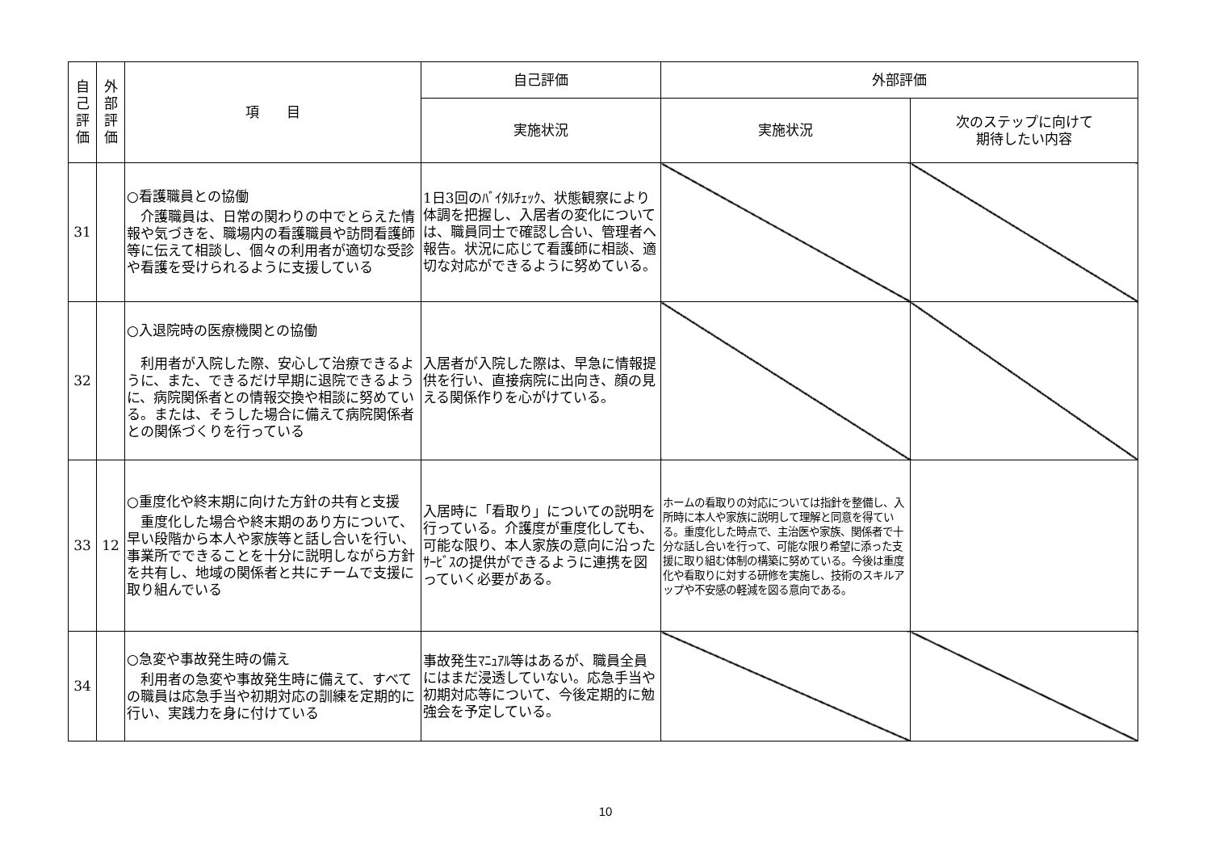| 自 己 評 価 | 外 部 評 価 | 項 目 | 自己評価 | 外部評価 | |
| --- | --- | --- | --- | --- | --- |
| | | | 実施状況 | 実施状況 | 次のステップに向けて 期待したい内容 |
| 31 | | ○看護職員との協働 介護職員は、日常の関わりの中でとらえた情報や気づきを、職場内の看護職員や訪問看護師等に伝えて相談し、個々の利用者が適切な受診や看護を受けられるように支援している | 1日3回のﾊﾞｲﾀﾙﾁｪｯｸ、状態観察により体調を把握し、入居者の変化については、職員同士で確認し合い、管理者へ報告。状況に応じて看護師に相談、適切な対応ができるように努めている。 | | |
| 32 | | ○入退院時の医療機関との協働 利用者が入院した際、安心して治療できるように、また、できるだけ早期に退院できるように、病院関係者との情報交換や相談に努めている。または、そうした場合に備えて病院関係者との関係づくりを行っている | 入居者が入院した際は、早急に情報提供を行い、直接病院に出向き、顔の見える関係作りを心がけている。 | | |
| 33 | 12 | ○重度化や終末期に向けた方針の共有と支援 重度化した場合や終末期のあり方について、早い段階から本人や家族等と話し合いを行い、事業所でできることを十分に説明しながら方針を共有し、地域の関係者と共にチームで支援に取り組んでいる | 入居時に「看取り」についての説明を行っている。介護度が重度化しても、可能な限り、本人家族の意向に沿ったｻｰﾋﾞｽの提供ができるように連携を図っていく必要がある。 | ホームの看取りの対応については指針を整備し、入所時に本人や家族に説明して理解と同意を得ている。重度化した時点で、主治医や家族、関係者で十分な話し合いを行って、可能な限り希望に添った支援に取り組む体制の構築に努めている。今後は重度化や看取りに対する研修を実施し、技術のスキルアップや不安感の軽減を図る意向である。 | |
| 34 | | ○急変や事故発生時の備え 利用者の急変や事故発生時に備えて、すべての職員は応急手当や初期対応の訓練を定期的に行い、実践力を身に付けている | 事故発生ﾏﾆｭｱﾙ等はあるが、職員全員にはまだ浸透していない。応急手当や初期対応等について、今後定期的に勉強会を予定している。 | | |
10